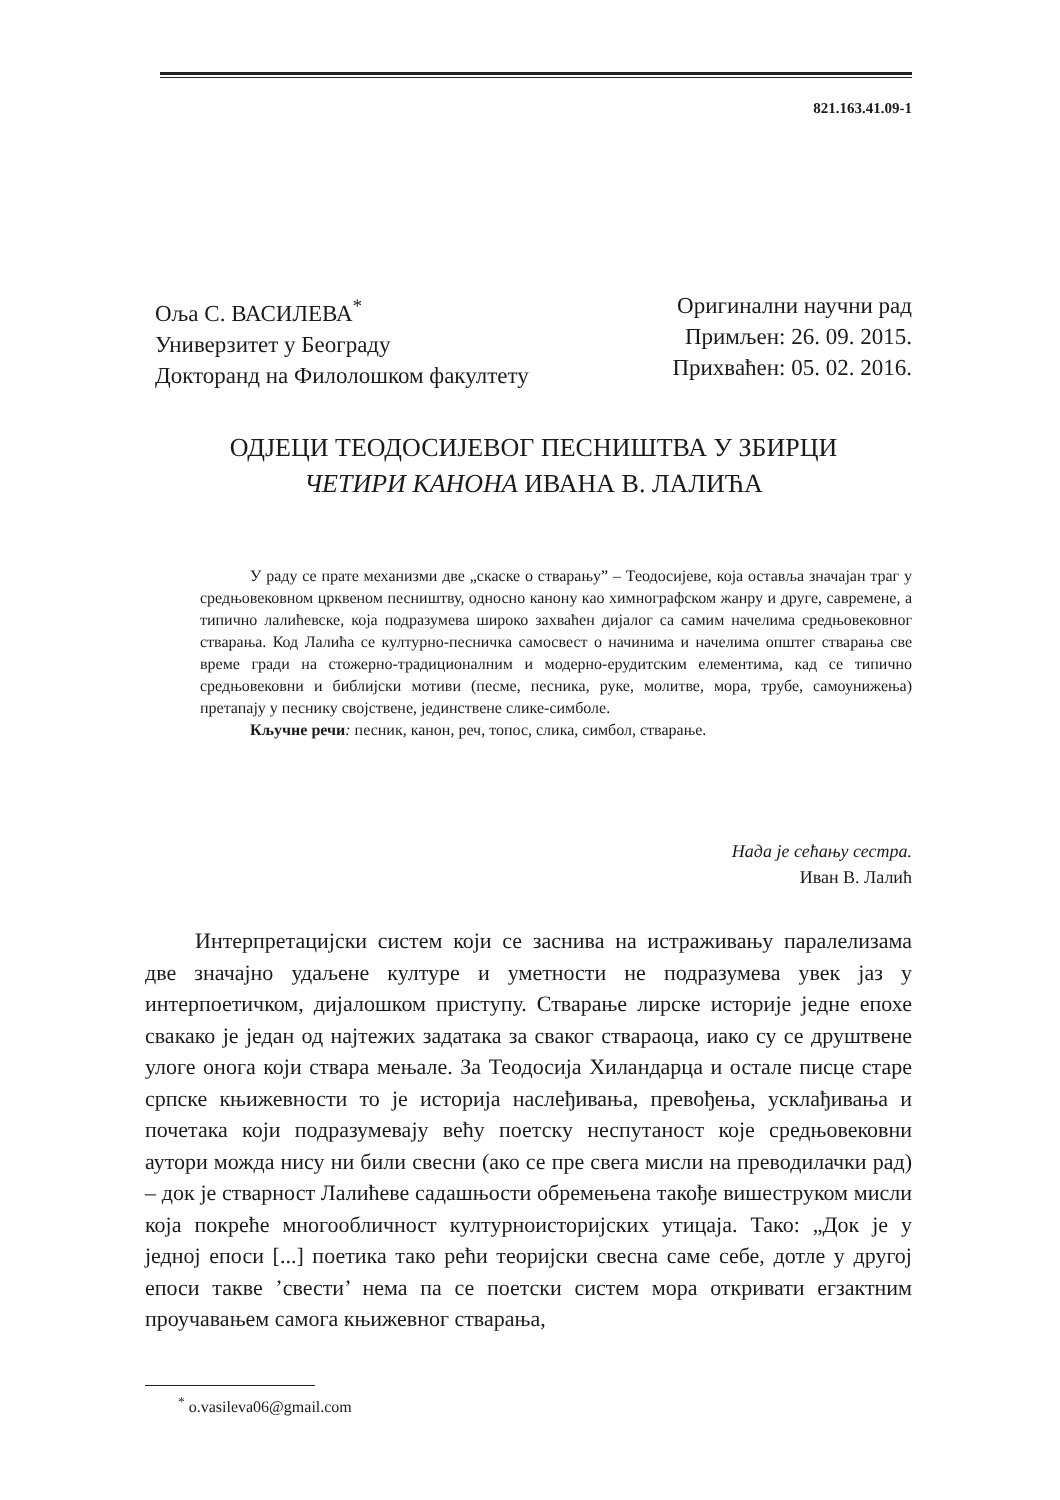821.163.41.09-1
Оља С. ВАСИЛЕВА<sup>*</sup>
Универзитет у Београду
Докторанд на Филолошком факултету
Оригинални научни рад
Примљен: 26. 09. 2015.
Прихваћен: 05. 02. 2016.
ОДЈЕЦИ ТЕОДОСИЈЕВОГ ПЕСНИШТВА У ЗБИРЦИ
ЧЕТИРИ КАНОНА ИВАНА В. ЛАЛИЋА
У раду се прате механизми две „скаске о стварању” – Теодосијеве, која оставља значајан траг у средњовековном црквеном песништву, односно канону као химнографском жанру и друге, савремене, а типично лалићевске, која подразумева широко захваћен дијалог са самим начелима средњовековног стварања. Код Лалића се културно-песничка самосвест о начинима и начелима општег стварања све време гради на стожерно-традиционалним и модерно-ерудитским елементима, кад се типично средњовековни и библијски мотиви (песме, песника, руке, молитве, мора, трубе, самоунижења) претапају у песнику својствене, јединствене слике-симболе.
Кључне речи: песник, канон, реч, топос, слика, симбол, стварање.
Нада је сећању сестра.
Иван В. Лалић
Интерпретацијски систем који се заснива на истраживању паралелизама две значајно удаљене културе и уметности не подразумева увек јаз у интерпоетичком, дијалошком приступу. Стварање лирске историје једне епохе свакако је један од најтежих задатака за сваког ствараоца, иако су се друштвене улоге онога који ствара мењале. За Теодосија Хиландарца и остале писце старе српске књижевности то је историја наслеђивања, превођења, усклађивања и почетака који подразумевају већу поетску неспутаност које средњовековни аутори можда нису ни били свесни (ако се пре свега мисли на преводилачки рад) – док је стварност Лалићеве садашњости обремењена такође вишеструком мисли која покреће многообличност културноисторијских утицаја. Тако: „Док је у једној епоси [...] поетика тако рећи теоријски свесна саме себе, дотле у другој епоси такве ’свести’ нема па се поетски систем мора откривати егзактним проучавањем самога књижевног стварања,
<sup>*</sup> o.vasileva06@gmail.com